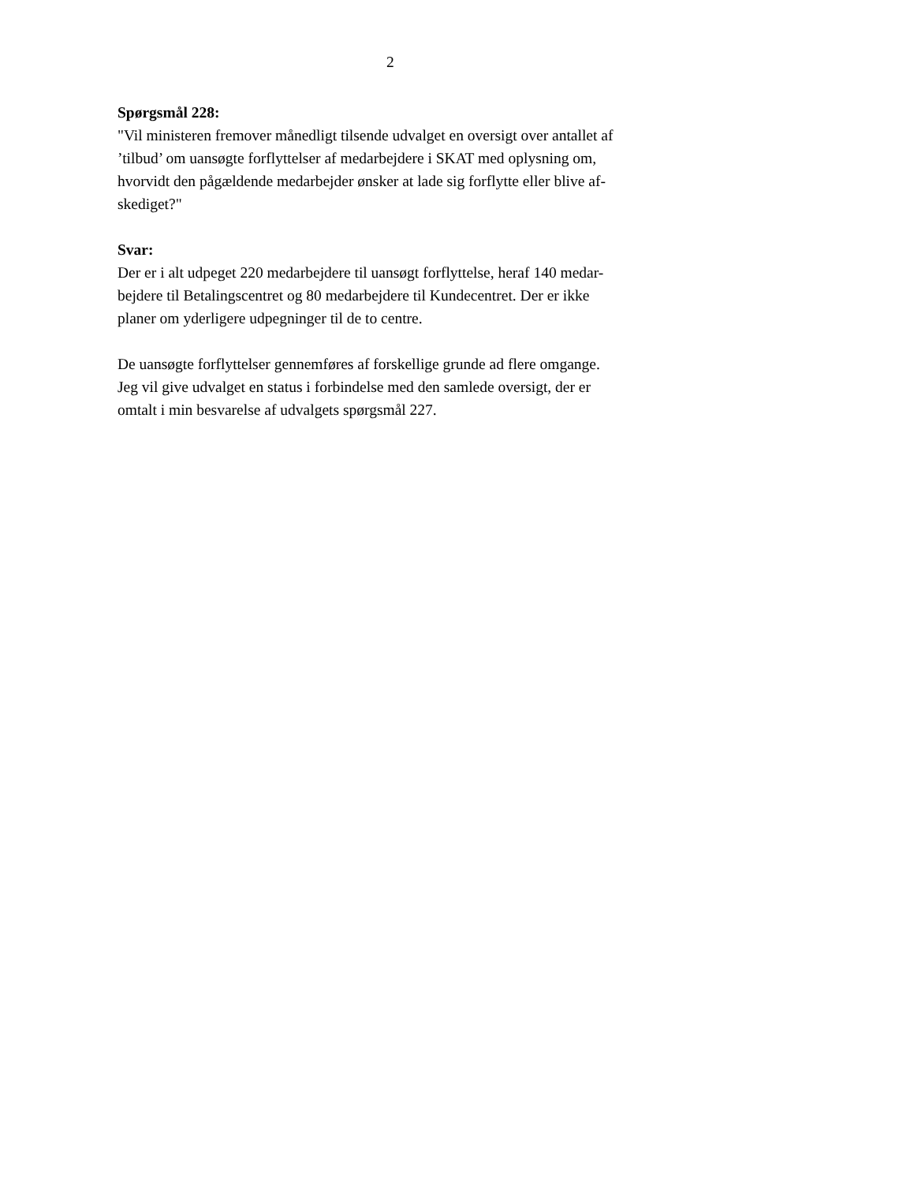2
Spørgsmål 228:
"Vil ministeren fremover månedligt tilsende udvalget en oversigt over antallet af
’tilbud’ om uansøgte forflyttelser af medarbejdere i SKAT med oplysning om,
hvorvidt den pågældende medarbejder ønsker at lade sig forflytte eller blive af-
skediget?"
Svar:
Der er i alt udpeget 220 medarbejdere til uansøgt forflyttelse, heraf 140 medar-
bejdere til Betalingscentret og 80 medarbejdere til Kundecentret. Der er ikke
planer om yderligere udpegninger til de to centre.
De uansøgte forflyttelser gennemføres af forskellige grunde ad flere omgange.
Jeg vil give udvalget en status i forbindelse med den samlede oversigt, der er
omtalt i min besvarelse af udvalgets spørgsmål 227.